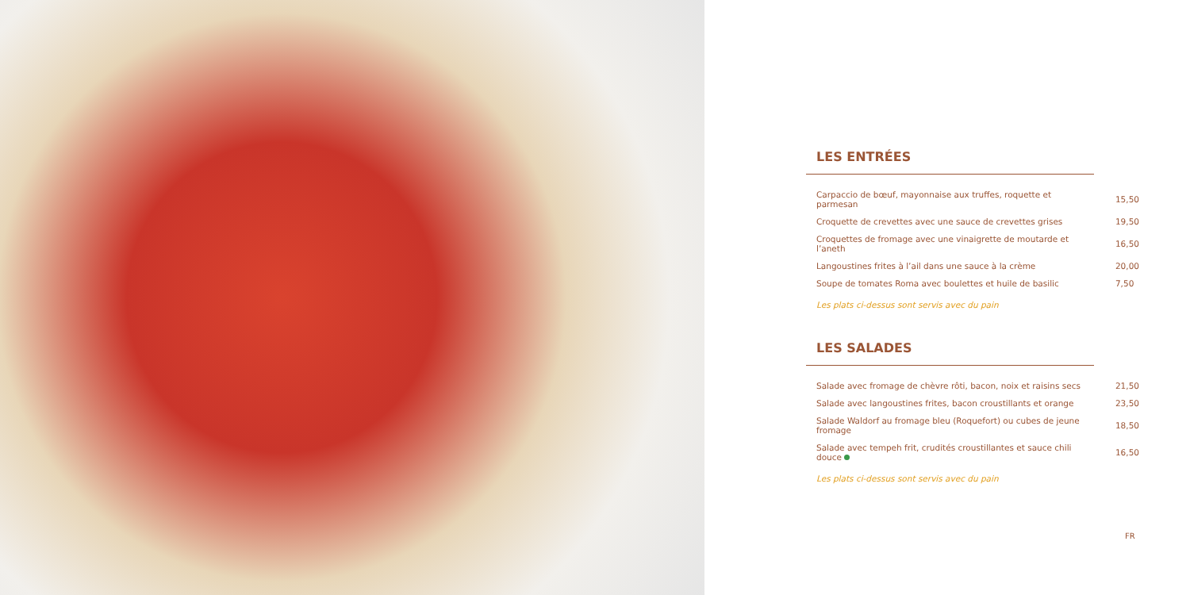LES ENTRÉES
| Carpaccio de bœuf, mayonnaise aux truffes, roquette et parmesan | 15,50 |
| Croquette de crevettes avec une sauce de crevettes grises | 19,50 |
| Croquettes de fromage avec une vinaigrette de moutarde et l’aneth | 16,50 |
| Langoustines frites à l’ail dans une sauce à la crème | 20,00 |
| Soupe de tomates Roma avec boulettes et huile de basilic | 7,50 |
Les plats ci-dessus sont servis avec du pain
LES SALADES
| Salade avec fromage de chèvre rôti, bacon, noix et raisins secs | 21,50 |
| Salade avec langoustines frites, bacon croustillants et orange | 23,50 |
| Salade Waldorf au fromage bleu (Roquefort) ou cubes de jeune fromage | 18,50 |
| Salade avec tempeh frit, crudités croustillantes et sauce chili douce | 16,50 |
Les plats ci-dessus sont servis avec du pain
FR